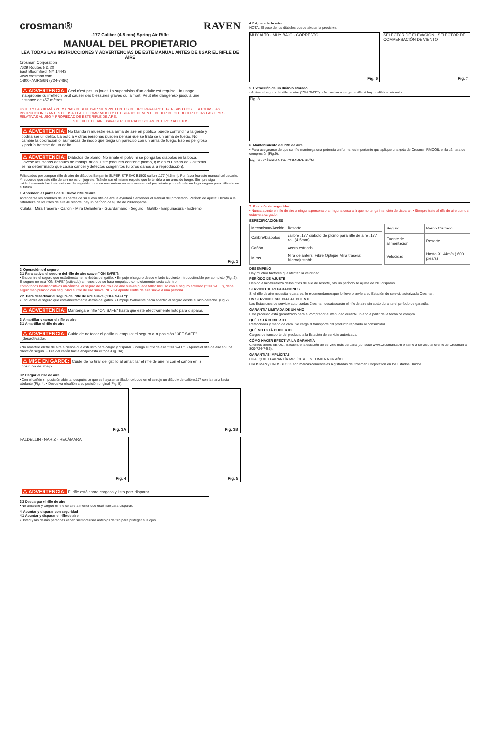crosman® RAVEN
.177 Caliber (4.5 mm) Spring Air Rifle
MANUAL DEL PROPIETARIO
LEA TODAS LAS INSTRUCCIONES Y ADVERTENCIAS DE ESTE MANUAL ANTES DE USAR EL RIFLE DE AIRE
Crosman Corporation
7629 Routes 5 & 20
East Bloomfield, NY 14443
www.crosman.com
1-800-7AIRGUN (724-7486)
⚠ ADVERTENCIA: Ceci n'est pas un jouet. La supervision d'un adulte est requise. Un usage inapproprié ou irréfléchi peut causer des blessures graves ou la mort. Peut être dangereux jusqu'à une distance de 457 mètres.
USTED Y LAS DEMÁS PERSONAS DEBEN USAR SIEMPRE LENTES DE TIRO PARA PROTEGER SUS OJOS. LEA TODAS LAS INSTRUCCIONES ANTES DE USAR LA. EL COMPRADOR Y EL USUARIO TIENEN EL DEBER DE OBEDECER TODAS LAS LEYES RELATIVAS AL USO Y PROPIEDAD DE ESTE RIFLE DE AIRE.
ESTE RIFLE DE AIRE PARA SER UTILIZADO SOLAMENTE POR ADULTOS.
⚠ ADVERTENCIA: No blanda ni muestre esta arma de aire en público, puede confundir a la gente y podría ser un delito. La policía y otras personas pueden pensar que se trata de un arma de fuego. No cambie la coloración o las marcas de modo que tenga un parecido con un arma de fuego. Eso es peligroso y podría tratarse de un delito.
⚠ ADVERTENCIA: Diábolos de plomo. No inhale el polvo ni se ponga los diábolos en la boca. Lávese las manos después de manipularlas. Este producto contiene plomo, que en el Estado de California se ha determinado que causa cáncer y defectos congénitos (u otros daños a la reproducción).
Felicidades por comprar rifle de aire de diábolos Benjamin SUPER STREAK B1500 calibre .177 (4.5mm). Por favor lea este manual del usuario. Y recuerde que este rifle de aire no es un juguete. Trátelo con el mismo respeto que le tendría a un arma de fuego. Siempre siga cuidadosamente las instrucciones de seguridad que se encuentran en este manual del propietario y consérvelo en lugar seguro para utilizarlo en el futuro.
1. Aprender las partes de su nuevo rifle de aire
Aprenderse los nombres de las partes de su nuevo rifle de aire le ayudará a entender el manual del propietario. Período de ajuste: Debido a la naturaleza de los rifles de aire de resorte, hay un período de ajuste de 200 disparos.
Culata · Mira Trasera · Cañón · Mira Delantera · Guardamano · Seguro · Gatillo · Empuñadura · Extremo
Fig. 1
2. Operación del seguro
2.1 Para activar el seguro del rifle de aire suave ("ON SAFE"):
• Encuentre el seguro que está directamente detrás del gatillo. • Empuje el seguro desde el lado izquierdo introduciéndolo por completo (Fig. 2). El seguro no está "ON SAFE" (activado) a menos que se haya empujado completamente hacia adentro.
Como todos los dispositivos mecánicos, el seguro de los rifles de aire suaves puede fallar. Incluso con el seguro activado ("ON SAFE"), debe seguir manipulando con seguridad el rifle de aire suave. NUNCA apunte el rifle de aire suave a una persona.
2.2. Para desactivar el seguro del rifle de aire suave ("OFF SAFE"):
• Encuentre el seguro que está directamente detrás del gatillo. • Empuje totalmente hacia adentro el seguro desde el lado derecho. (Fig 2)
⚠ ADVERTENCIA: Mantenga el rifle "ON SAFE" hasta que esté efectivamente listo para disparar.
3. Amartillar y cargar el rifle de aire
3.1 Amartillar el rifle de aire
⚠ ADVERTENCIA: Cuide de no tocar el gatillo ni empujar el seguro a la posición "OFF SAFE" (desactivado).
• No amartille el rifle de aire a menos que esté listo para cargar y disparar. • Ponga el rifle de aire "ON SAFE". • Apunte el rifle de aire en una dirección segura. • Tire del cañón hacia abajo hasta el tope (Fig. 3A).
⚠ MISE EN GARDE: Cuide de no tirar del gatillo al amartillar el rifle de aire ni con el cañón en la posición de abajo.
3.2 Cargar el rifle de aire
• Con el cañón en posición abierta, después de que se haya amartillado, coloque en el cerrojo un diábolo de calibre.177 con la nariz hacia adelante (Fig. 4). • Devuelva el cañón a su posición original (Fig. 5).
Fig. 3A
Fig. 3B
FALDELLIN · NARIZ · RECÁMARA
Fig. 4
Fig. 5
⚠ ADVERTENCIA: El rifle está ahora cargado y listo para disparar.
3.3 Descargar el rifle de aire
• No amartille y cargue el rifle de aire a menos que esté listo para disparar.
4. Apuntar y disparar con seguridad
4.1 Apuntar y disparar el rifle de aire
• Usted y las demás personas deben siempre usar anteojos de tiro para proteger sus ojos.
4.2 Ajuste de la mira
NOTA: El peso de los diábolos puede afectar la precisión.
MUY ALTO · MUY BAJO · CORRECTO
Fig. 6
SELECTOR DE ELEVACIÓN · SELECTOR DE COMPENSACIÓN DE VIENTO
Fig. 7
5. Extracción de un diábolo atorado
• Active el seguro del rifle de aire ("ON SAFE"). • No vuelva a cargar el rifle si hay un diábolo atorado.
Fig. 8
6. Mantenimiento del rifle de aire
• Para asegurarse de que su rifle mantenga una potencia uniforme, es importante que aplique una gota de Crosman RMCOIL en la cámara de compresión (Fig.9).
Fig. 9 · CÁMARA DE COMPRESIÓN
7. Revisión de seguridad
• Nunca apunte el rifle de aire a ninguna persona o a ninguna cosa a la que no tenga intención de disparar. • Siempre trate al rifle de aire como si estuviera cargado.
ESPECIFICACIONES
| Mecanismo/Acción | Resorte |
| Calibre/Diábolos | calibre .177 diábolo de plomo para rifle de aire .177 cal. (4.5mm) |
| Cañón | Acero estriado |
| Miras | Mira delantera: Fibre Optique Mira trasera: Microajustable |
| Seguro | Perno Cruzado |
| Fuente de alimentación | Resorte |
| Velocidad | Hasta 91.44m/s ( 600 pies/s) |
DESEMPEÑO
Hay muchos factores que afectan la velocidad.
PERÍODO DE AJUSTE
Debido a la naturaleza de los rifles de aire de resorte, hay un período de ajuste de 200 disparos.
SERVICIO DE REPARACIONES
Si el rifle de aire necesita repararse, le recomendamos que lo lleve o envíe a su Estación de servicio autorizada Crosman.
UN SERVICIO ESPECIAL AL CLIENTE
Las Estaciones de servicio autorizadas Crosman desatascarán el rifle de aire sin costo durante el período de garantía.
GARANTÍA LIMITADA DE UN AÑO
Este producto está garantizado para el comprador al menudeo durante un año a partir de la fecha de compra.
QUÉ ESTÁ CUBIERTO
Refacciones y mano de obra. Se carga el transporte del producto reparado al consumidor.
QUÉ NO ESTÁ CUBIERTO
Cargos de transporte del producto a la Estación de servicio autorizada.
CÓMO HACER EFECTIVA LA GARANTÍA
Clientes de los EE.UU.: Encuentre la estación de servicio más cercana (consulte www.Crosman.com o llame a servicio al cliente de Crosman al 800-724-7486).
GARANTÍAS IMPLÍCITAS
CUALQUIER GARANTÍA IMPLÍCITA ... SE LIMITA A UN AÑO.
CROSMAN y CROSBLOCK son marcas comerciales registradas de Crosman Corporation en los Estados Unidos.